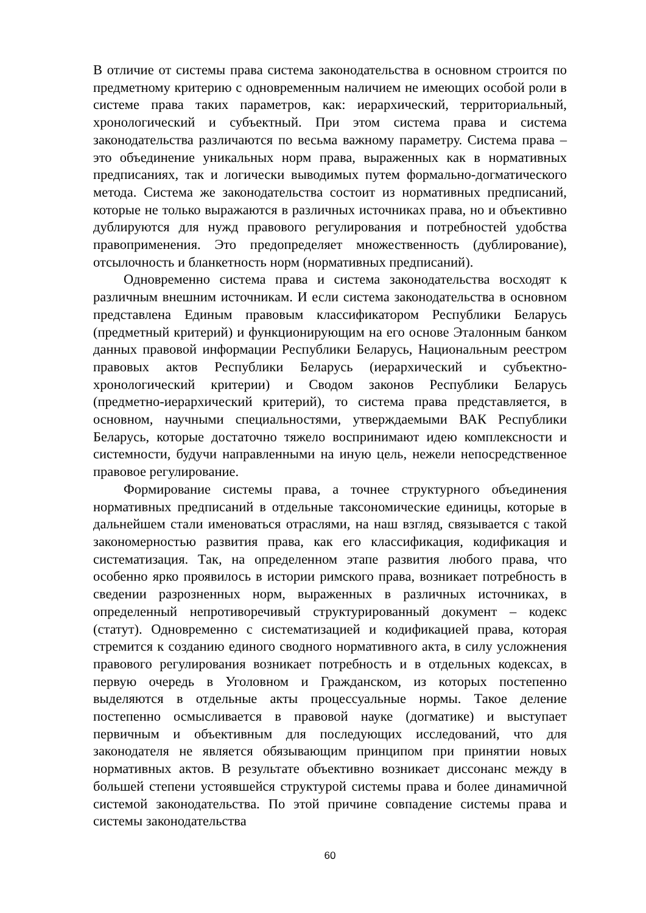В отличие от системы права система законодательства в основном строится по предметному критерию с одновременным наличием не имеющих особой роли в системе права таких параметров, как: иерархический, территориальный, хронологический и субъектный. При этом система права и система законодательства различаются по весьма важному параметру. Система права – это объединение уникальных норм права, выраженных как в нормативных предписаниях, так и логически выводимых путем формально-догматического метода. Система же законодательства состоит из нормативных предписаний, которые не только выражаются в различных источниках права, но и объективно дублируются для нужд правового регулирования и потребностей удобства правоприменения. Это предопределяет множественность (дублирование), отсылочность и бланкетность норм (нормативных предписаний).
Одновременно система права и система законодательства восходят к различным внешним источникам. И если система законодательства в основном представлена Единым правовым классификатором Республики Беларусь (предметный критерий) и функционирующим на его основе Эталонным банком данных правовой информации Республики Беларусь, Национальным реестром правовых актов Республики Беларусь (иерархический и субъектно-хронологический критерии) и Сводом законов Республики Беларусь (предметно-иерархический критерий), то система права представляется, в основном, научными специальностями, утверждаемыми ВАК Республики Беларусь, которые достаточно тяжело воспринимают идею комплексности и системности, будучи направленными на иную цель, нежели непосредственное правовое регулирование.
Формирование системы права, а точнее структурного объединения нормативных предписаний в отдельные таксономические единицы, которые в дальнейшем стали именоваться отраслями, на наш взгляд, связывается с такой закономерностью развития права, как его классификация, кодификация и систематизация. Так, на определенном этапе развития любого права, что особенно ярко проявилось в истории римского права, возникает потребность в сведении разрозненных норм, выраженных в различных источниках, в определенный непротиворечивый структурированный документ – кодекс (статут). Одновременно с систематизацией и кодификацией права, которая стремится к созданию единого сводного нормативного акта, в силу усложнения правового регулирования возникает потребность и в отдельных кодексах, в первую очередь в Уголовном и Гражданском, из которых постепенно выделяются в отдельные акты процессуальные нормы. Такое деление постепенно осмысливается в правовой науке (догматике) и выступает первичным и объективным для последующих исследований, что для законодателя не является обязывающим принципом при принятии новых нормативных актов. В результате объективно возникает диссонанс между в большей степени устоявшейся структурой системы права и более динамичной системой законодательства. По этой причине совпадение системы права и системы законодательства
60